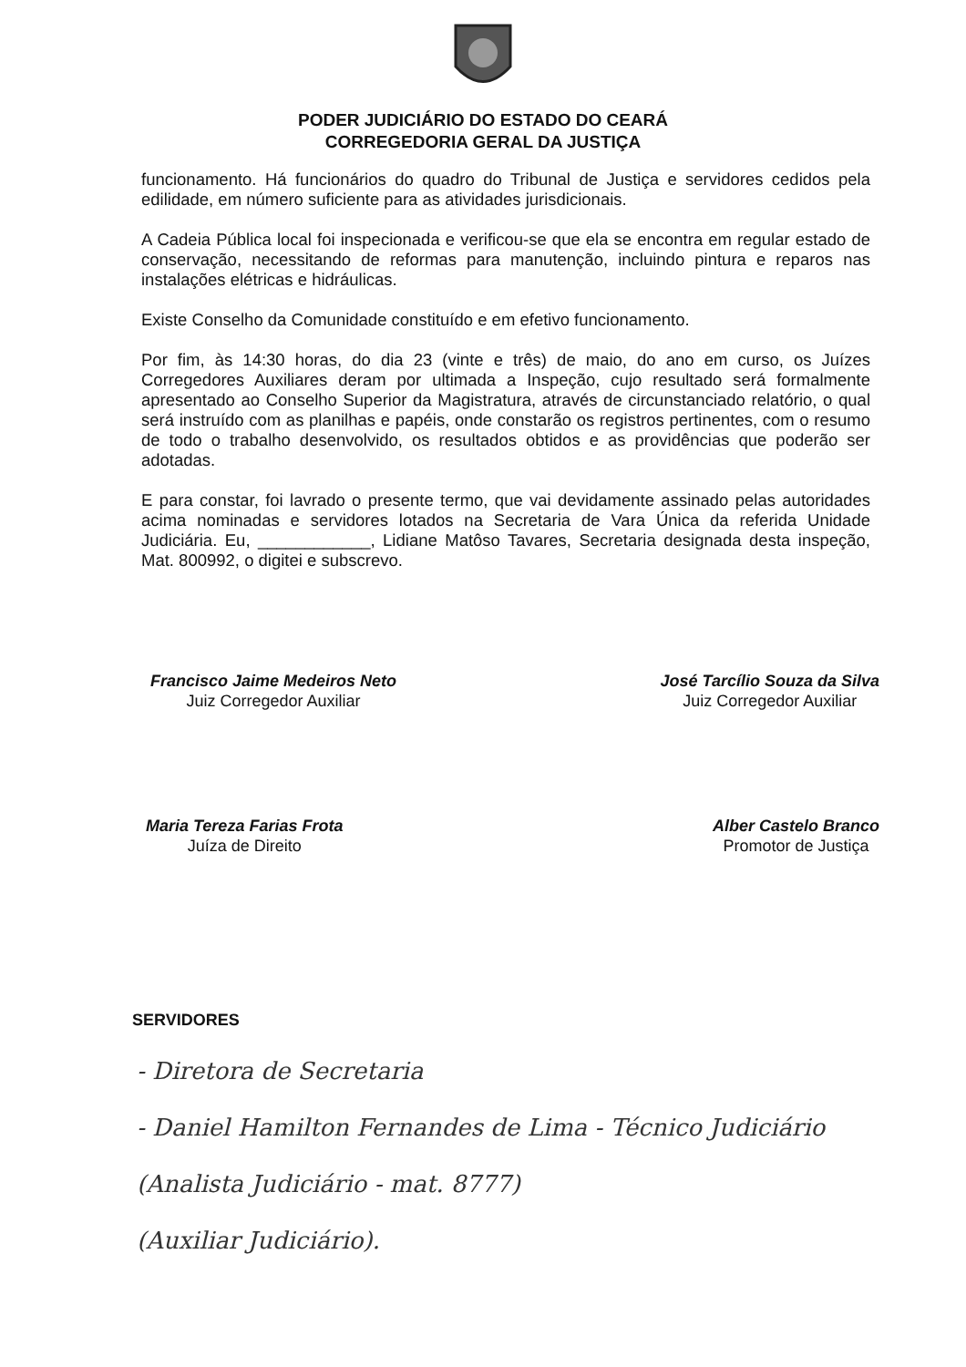PODER JUDICIÁRIO DO ESTADO DO CEARÁ
CORREGEDORIA GERAL DA JUSTIÇA
funcionamento. Há funcionários do quadro do Tribunal de Justiça e servidores cedidos pela edilidade, em número suficiente para as atividades jurisdicionais.
A Cadeia Pública local foi inspecionada e verificou-se que ela se encontra em regular estado de conservação, necessitando de reformas para manutenção, incluindo pintura e reparos nas instalações elétricas e hidráulicas.
Existe Conselho da Comunidade constituído e em efetivo funcionamento.
Por fim, às 14:30 horas, do dia 23 (vinte e três) de maio, do ano em curso, os Juízes Corregedores Auxiliares deram por ultimada a Inspeção, cujo resultado será formalmente apresentado ao Conselho Superior da Magistratura, através de circunstanciado relatório, o qual será instruído com as planilhas e papéis, onde constarão os registros pertinentes, com o resumo de todo o trabalho desenvolvido, os resultados obtidos e as providências que poderão ser adotadas.
E para constar, foi lavrado o presente termo, que vai devidamente assinado pelas autoridades acima nominadas e servidores lotados na Secretaria de Vara Única da referida Unidade Judiciária. Eu, ____________, Lidiane Matôso Tavares, Secretaria designada desta inspeção, Mat. 800992, o digitei e subscrevo.
Francisco Jaime Medeiros Neto
Juiz Corregedor Auxiliar
José Tarcílio Souza da Silva
Juiz Corregedor Auxiliar
Maria Tereza Farias Frota
Juíza de Direito
Alber Castelo Branco
Promotor de Justiça
SERVIDORES
- Diretora de Secretaria
- Daniel Hamilton Fernandes de Lima - Técnico Judiciário
(Analista Judiciário - mat. 8777)
(Auxiliar Judiciário).